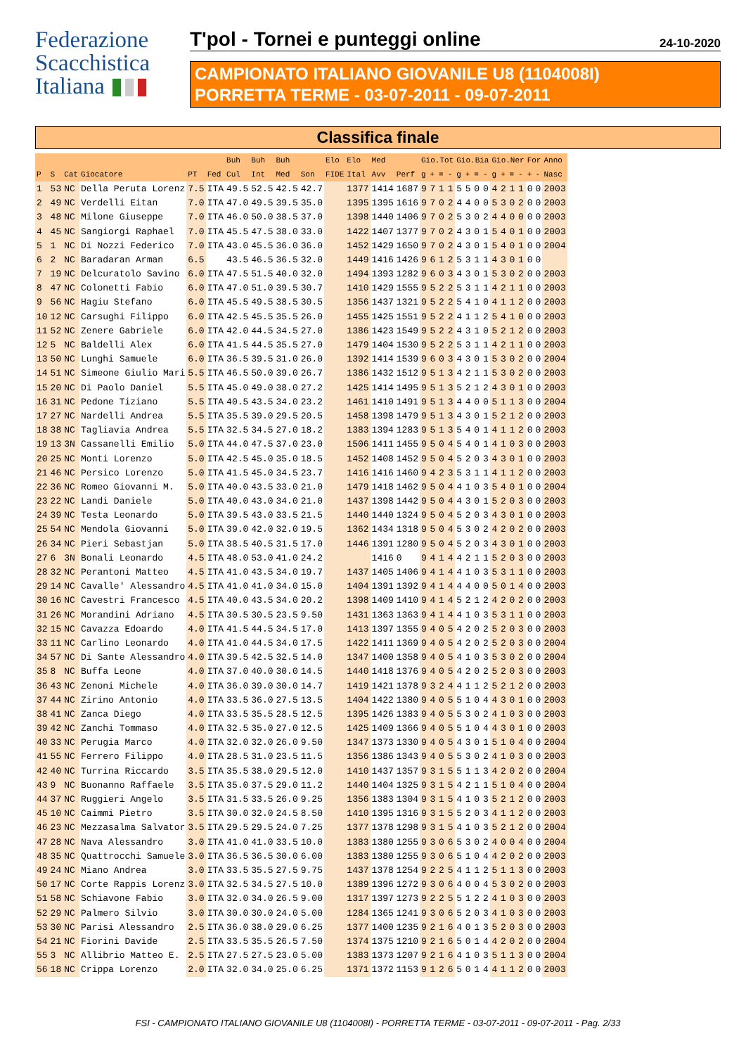Federazione
Scacchistica
Italiana ▮▮▮
T'pol - Tornei e punteggi online
24-10-2020
CAMPIONATO ITALIANO GIOVANILE U8 (1104008I)
PORRETTA TERME - 03-07-2011 - 09-07-2011
Classifica finale
| | | | | | | Buh | Buh | Buh | | Elo | Elo | Med | | Gio.Tot | | | | Gio.Bia | | | | Gio.Ner | | | | For | | Anno |
| --- | --- | --- | --- | --- | --- | --- | --- | --- | --- | --- | --- | --- | --- | --- | --- | --- | --- | --- | --- | --- | --- | --- | --- | --- | --- | --- | --- | --- |
| P | S | Cat | Giocatore | PT | Fed | Cul | Int | Med | Son | FIDE | Ital | Avv | Perf | g | + | = | - | g | + | = | - | g | + | = | - | + | - | Nasc |
| 1 | 53 | NC | Della Peruta Lorenz | 7.5 | ITA | 49.5 | 52.5 | 42.5 | 42.7 | | 1377 | 1414 | 1687 | 9 | 7 | 1 | 1 | 5 | 5 | 0 | 0 | 4 | 2 | 1 | 1 | 0 | 0 | 2003 |
| 2 | 49 | NC | Verdelli Eitan | 7.0 | ITA | 47.0 | 49.5 | 39.5 | 35.0 | | 1395 | 1395 | 1616 | 9 | 7 | 0 | 2 | 4 | 4 | 0 | 0 | 5 | 3 | 0 | 2 | 0 | 0 | 2003 |
| 3 | 48 | NC | Milone Giuseppe | 7.0 | ITA | 46.0 | 50.0 | 38.5 | 37.0 | | 1398 | 1440 | 1406 | 9 | 7 | 0 | 2 | 5 | 3 | 0 | 2 | 4 | 4 | 0 | 0 | 0 | 0 | 2003 |
| 4 | 45 | NC | Sangiorgi Raphael | 7.0 | ITA | 45.5 | 47.5 | 38.0 | 33.0 | | 1422 | 1407 | 1377 | 9 | 7 | 0 | 2 | 4 | 3 | 0 | 1 | 5 | 4 | 0 | 1 | 0 | 0 | 2003 |
| 5 | 1 | NC | Di Nozzi Federico | 7.0 | ITA | 43.0 | 45.5 | 36.0 | 36.0 | | 1452 | 1429 | 1650 | 9 | 7 | 0 | 2 | 4 | 3 | 0 | 1 | 5 | 4 | 0 | 1 | 0 | 0 | 2004 |
| 6 | 2 | NC | Baradaran Arman | 6.5 | | 43.5 | 46.5 | 36.5 | 32.0 | | 1449 | 1416 | 1426 | 9 | 6 | 1 | 2 | 5 | 3 | 1 | 1 | 4 | 3 | 0 | 1 | 0 | 0 | |
| 7 | 19 | NC | Delcuratolo Savino | 6.0 | ITA | 47.5 | 51.5 | 40.0 | 32.0 | | 1494 | 1393 | 1282 | 9 | 6 | 0 | 3 | 4 | 3 | 0 | 1 | 5 | 3 | 0 | 2 | 0 | 0 | 2003 |
| 8 | 47 | NC | Colonetti Fabio | 6.0 | ITA | 47.0 | 51.0 | 39.5 | 30.7 | | 1410 | 1429 | 1555 | 9 | 5 | 2 | 2 | 5 | 3 | 1 | 1 | 4 | 2 | 1 | 1 | 0 | 0 | 2003 |
| 9 | 56 | NC | Hagiu Stefano | 6.0 | ITA | 45.5 | 49.5 | 38.5 | 30.5 | | 1356 | 1437 | 1321 | 9 | 5 | 2 | 2 | 5 | 4 | 1 | 0 | 4 | 1 | 1 | 2 | 0 | 0 | 2003 |
| 10 | 12 | NC | Carsughi Filippo | 6.0 | ITA | 42.5 | 45.5 | 35.5 | 26.0 | | 1455 | 1425 | 1551 | 9 | 5 | 2 | 2 | 4 | 1 | 1 | 2 | 5 | 4 | 1 | 0 | 0 | 0 | 2003 |
| 11 | 52 | NC | Zenere Gabriele | 6.0 | ITA | 42.0 | 44.5 | 34.5 | 27.0 | | 1386 | 1423 | 1549 | 9 | 5 | 2 | 2 | 4 | 3 | 1 | 0 | 5 | 2 | 1 | 2 | 0 | 0 | 2003 |
| 12 | 5 | NC | Baldelli Alex | 6.0 | ITA | 41.5 | 44.5 | 35.5 | 27.0 | | 1479 | 1404 | 1530 | 9 | 5 | 2 | 2 | 5 | 3 | 1 | 1 | 4 | 2 | 1 | 1 | 0 | 0 | 2003 |
| 13 | 50 | NC | Lunghi Samuele | 6.0 | ITA | 36.5 | 39.5 | 31.0 | 26.0 | | 1392 | 1414 | 1539 | 9 | 6 | 0 | 3 | 4 | 3 | 0 | 1 | 5 | 3 | 0 | 2 | 0 | 0 | 2004 |
| 14 | 51 | NC | Simeone Giulio Mari | 5.5 | ITA | 46.5 | 50.0 | 39.0 | 26.7 | | 1386 | 1432 | 1512 | 9 | 5 | 1 | 3 | 4 | 2 | 1 | 1 | 5 | 3 | 0 | 2 | 0 | 0 | 2003 |
| 15 | 20 | NC | Di Paolo Daniel | 5.5 | ITA | 45.0 | 49.0 | 38.0 | 27.2 | | 1425 | 1414 | 1495 | 9 | 5 | 1 | 3 | 5 | 2 | 1 | 2 | 4 | 3 | 0 | 1 | 0 | 0 | 2003 |
| 16 | 31 | NC | Pedone Tiziano | 5.5 | ITA | 40.5 | 43.5 | 34.0 | 23.2 | | 1461 | 1410 | 1491 | 9 | 5 | 1 | 3 | 4 | 4 | 0 | 0 | 5 | 1 | 1 | 3 | 0 | 0 | 2004 |
| 17 | 27 | NC | Nardelli Andrea | 5.5 | ITA | 35.5 | 39.0 | 29.5 | 20.5 | | 1458 | 1398 | 1479 | 9 | 5 | 1 | 3 | 4 | 3 | 0 | 1 | 5 | 2 | 1 | 2 | 0 | 0 | 2003 |
| 18 | 38 | NC | Tagliavia Andrea | 5.5 | ITA | 32.5 | 34.5 | 27.0 | 18.2 | | 1383 | 1394 | 1283 | 9 | 5 | 1 | 3 | 5 | 4 | 0 | 1 | 4 | 1 | 1 | 2 | 0 | 0 | 2003 |
| 19 | 13 | 3N | Cassanelli Emilio | 5.0 | ITA | 44.0 | 47.5 | 37.0 | 23.0 | | 1506 | 1411 | 1455 | 9 | 5 | 0 | 4 | 5 | 4 | 0 | 1 | 4 | 1 | 0 | 3 | 0 | 0 | 2003 |
| 20 | 25 | NC | Monti Lorenzo | 5.0 | ITA | 42.5 | 45.0 | 35.0 | 18.5 | | 1452 | 1408 | 1452 | 9 | 5 | 0 | 4 | 5 | 2 | 0 | 3 | 4 | 3 | 0 | 1 | 0 | 0 | 2003 |
| 21 | 46 | NC | Persico Lorenzo | 5.0 | ITA | 41.5 | 45.0 | 34.5 | 23.7 | | 1416 | 1416 | 1460 | 9 | 4 | 2 | 3 | 5 | 3 | 1 | 1 | 4 | 1 | 1 | 2 | 0 | 0 | 2003 |
| 22 | 36 | NC | Romeo Giovanni M. | 5.0 | ITA | 40.0 | 43.5 | 33.0 | 21.0 | | 1479 | 1418 | 1462 | 9 | 5 | 0 | 4 | 4 | 1 | 0 | 3 | 5 | 4 | 0 | 1 | 0 | 0 | 2004 |
| 23 | 22 | NC | Landi Daniele | 5.0 | ITA | 40.0 | 43.0 | 34.0 | 21.0 | | 1437 | 1398 | 1442 | 9 | 5 | 0 | 4 | 4 | 3 | 0 | 1 | 5 | 2 | 0 | 3 | 0 | 0 | 2003 |
| 24 | 39 | NC | Testa Leonardo | 5.0 | ITA | 39.5 | 43.0 | 33.5 | 21.5 | | 1440 | 1440 | 1324 | 9 | 5 | 0 | 4 | 5 | 2 | 0 | 3 | 4 | 3 | 0 | 1 | 0 | 0 | 2003 |
| 25 | 54 | NC | Mendola Giovanni | 5.0 | ITA | 39.0 | 42.0 | 32.0 | 19.5 | | 1362 | 1434 | 1318 | 9 | 5 | 0 | 4 | 5 | 3 | 0 | 2 | 4 | 2 | 0 | 2 | 0 | 0 | 2003 |
| 26 | 34 | NC | Pieri Sebastjan | 5.0 | ITA | 38.5 | 40.5 | 31.5 | 17.0 | | 1446 | 1391 | 1280 | 9 | 5 | 0 | 4 | 5 | 2 | 0 | 3 | 4 | 3 | 0 | 1 | 0 | 0 | 2003 |
| 27 | 6 | 3N | Bonali Leonardo | 4.5 | ITA | 48.0 | 53.0 | 41.0 | 24.2 | | | 1416 | 0 | 9 | 4 | 1 | 4 | 4 | 2 | 1 | 1 | 5 | 2 | 0 | 3 | 0 | 0 | 2003 |
| 28 | 32 | NC | Perantoni Matteo | 4.5 | ITA | 41.0 | 43.5 | 34.0 | 19.7 | | 1437 | 1405 | 1406 | 9 | 4 | 1 | 4 | 4 | 1 | 0 | 3 | 5 | 3 | 1 | 1 | 0 | 0 | 2003 |
| 29 | 14 | NC | Cavalle' Alessandro | 4.5 | ITA | 41.0 | 41.0 | 34.0 | 15.0 | | 1404 | 1391 | 1392 | 9 | 4 | 1 | 4 | 4 | 4 | 0 | 0 | 5 | 0 | 1 | 4 | 0 | 0 | 2003 |
| 30 | 16 | NC | Cavestri Francesco | 4.5 | ITA | 40.0 | 43.5 | 34.0 | 20.2 | | 1398 | 1409 | 1410 | 9 | 4 | 1 | 4 | 5 | 2 | 1 | 2 | 4 | 2 | 0 | 2 | 0 | 0 | 2003 |
| 31 | 26 | NC | Morandini Adriano | 4.5 | ITA | 30.5 | 30.5 | 23.5 | 9.50 | | 1431 | 1363 | 1363 | 9 | 4 | 1 | 4 | 4 | 1 | 0 | 3 | 5 | 3 | 1 | 1 | 0 | 0 | 2003 |
| 32 | 15 | NC | Cavazza Edoardo | 4.0 | ITA | 41.5 | 44.5 | 34.5 | 17.0 | | 1413 | 1397 | 1355 | 9 | 4 | 0 | 5 | 4 | 2 | 0 | 2 | 5 | 2 | 0 | 3 | 0 | 0 | 2003 |
| 33 | 11 | NC | Carlino Leonardo | 4.0 | ITA | 41.0 | 44.5 | 34.0 | 17.5 | | 1422 | 1411 | 1369 | 9 | 4 | 0 | 5 | 4 | 2 | 0 | 2 | 5 | 2 | 0 | 3 | 0 | 0 | 2004 |
| 34 | 57 | NC | Di Sante Alessandro | 4.0 | ITA | 39.5 | 42.5 | 32.5 | 14.0 | | 1347 | 1400 | 1358 | 9 | 4 | 0 | 5 | 4 | 1 | 0 | 3 | 5 | 3 | 0 | 2 | 0 | 0 | 2004 |
| 35 | 8 | NC | Buffa Leone | 4.0 | ITA | 37.0 | 40.0 | 30.0 | 14.5 | | 1440 | 1418 | 1376 | 9 | 4 | 0 | 5 | 4 | 2 | 0 | 2 | 5 | 2 | 0 | 3 | 0 | 0 | 2003 |
| 36 | 43 | NC | Zenoni Michele | 4.0 | ITA | 36.0 | 39.0 | 30.0 | 14.7 | | 1419 | 1421 | 1378 | 9 | 3 | 2 | 4 | 4 | 1 | 1 | 2 | 5 | 2 | 1 | 2 | 0 | 0 | 2003 |
| 37 | 44 | NC | Zirino Antonio | 4.0 | ITA | 33.5 | 36.0 | 27.5 | 13.5 | | 1404 | 1422 | 1380 | 9 | 4 | 0 | 5 | 5 | 1 | 0 | 4 | 4 | 3 | 0 | 1 | 0 | 0 | 2003 |
| 38 | 41 | NC | Zanca Diego | 4.0 | ITA | 33.5 | 35.5 | 28.5 | 12.5 | | 1395 | 1426 | 1383 | 9 | 4 | 0 | 5 | 5 | 3 | 0 | 2 | 4 | 1 | 0 | 3 | 0 | 0 | 2003 |
| 39 | 42 | NC | Zanchi Tommaso | 4.0 | ITA | 32.5 | 35.0 | 27.0 | 12.5 | | 1425 | 1409 | 1366 | 9 | 4 | 0 | 5 | 5 | 1 | 0 | 4 | 4 | 3 | 0 | 1 | 0 | 0 | 2003 |
| 40 | 33 | NC | Perugia Marco | 4.0 | ITA | 32.0 | 32.0 | 26.0 | 9.50 | | 1347 | 1373 | 1330 | 9 | 4 | 0 | 5 | 4 | 3 | 0 | 1 | 5 | 1 | 0 | 4 | 0 | 0 | 2004 |
| 41 | 55 | NC | Ferrero Filippo | 4.0 | ITA | 28.5 | 31.0 | 23.5 | 11.5 | | 1356 | 1386 | 1343 | 9 | 4 | 0 | 5 | 5 | 3 | 0 | 2 | 4 | 1 | 0 | 3 | 0 | 0 | 2003 |
| 42 | 40 | NC | Turrina Riccardo | 3.5 | ITA | 35.5 | 38.0 | 29.5 | 12.0 | | 1410 | 1437 | 1357 | 9 | 3 | 1 | 5 | 5 | 1 | 1 | 3 | 4 | 2 | 0 | 2 | 0 | 0 | 2004 |
| 43 | 9 | NC | Buonanno Raffaele | 3.5 | ITA | 35.0 | 37.5 | 29.0 | 11.2 | | 1440 | 1404 | 1325 | 9 | 3 | 1 | 5 | 4 | 2 | 1 | 1 | 5 | 1 | 0 | 4 | 0 | 0 | 2004 |
| 44 | 37 | NC | Ruggieri Angelo | 3.5 | ITA | 31.5 | 33.5 | 26.0 | 9.25 | | 1356 | 1383 | 1304 | 9 | 3 | 1 | 5 | 4 | 1 | 0 | 3 | 5 | 2 | 1 | 2 | 0 | 0 | 2003 |
| 45 | 10 | NC | Caimmi Pietro | 3.5 | ITA | 30.0 | 32.0 | 24.5 | 8.50 | | 1410 | 1395 | 1316 | 9 | 3 | 1 | 5 | 5 | 2 | 0 | 3 | 4 | 1 | 1 | 2 | 0 | 0 | 2003 |
| 46 | 23 | NC | Mezzasalma Salvator | 3.5 | ITA | 29.5 | 29.5 | 24.0 | 7.25 | | 1377 | 1378 | 1298 | 9 | 3 | 1 | 5 | 4 | 1 | 0 | 3 | 5 | 2 | 1 | 2 | 0 | 0 | 2004 |
| 47 | 28 | NC | Nava Alessandro | 3.0 | ITA | 41.0 | 41.0 | 33.5 | 10.0 | | 1383 | 1380 | 1255 | 9 | 3 | 0 | 6 | 5 | 3 | 0 | 2 | 4 | 0 | 0 | 4 | 0 | 0 | 2004 |
| 48 | 35 | NC | Quattrocchi Samuele | 3.0 | ITA | 36.5 | 36.5 | 30.0 | 6.00 | | 1383 | 1380 | 1255 | 9 | 3 | 0 | 6 | 5 | 1 | 0 | 4 | 4 | 2 | 0 | 2 | 0 | 0 | 2003 |
| 49 | 24 | NC | Miano Andrea | 3.0 | ITA | 33.5 | 35.5 | 27.5 | 9.75 | | 1437 | 1378 | 1254 | 9 | 2 | 2 | 5 | 4 | 1 | 1 | 2 | 5 | 1 | 1 | 3 | 0 | 0 | 2003 |
| 50 | 17 | NC | Corte Rappis Lorenz | 3.0 | ITA | 32.5 | 34.5 | 27.5 | 10.0 | | 1389 | 1396 | 1272 | 9 | 3 | 0 | 6 | 4 | 0 | 0 | 4 | 5 | 3 | 0 | 2 | 0 | 0 | 2003 |
| 51 | 58 | NC | Schiavone Fabio | 3.0 | ITA | 32.0 | 34.0 | 26.5 | 9.00 | | 1317 | 1397 | 1273 | 9 | 2 | 2 | 5 | 5 | 1 | 2 | 2 | 4 | 1 | 0 | 3 | 0 | 0 | 2003 |
| 52 | 29 | NC | Palmero Silvio | 3.0 | ITA | 30.0 | 30.0 | 24.0 | 5.00 | | 1284 | 1365 | 1241 | 9 | 3 | 0 | 6 | 5 | 2 | 0 | 3 | 4 | 1 | 0 | 3 | 0 | 0 | 2003 |
| 53 | 30 | NC | Parisi Alessandro | 2.5 | ITA | 36.0 | 38.0 | 29.0 | 6.25 | | 1377 | 1400 | 1235 | 9 | 2 | 1 | 6 | 4 | 0 | 1 | 3 | 5 | 2 | 0 | 3 | 0 | 0 | 2003 |
| 54 | 21 | NC | Fiorini Davide | 2.5 | ITA | 33.5 | 35.5 | 26.5 | 7.50 | | 1374 | 1375 | 1210 | 9 | 2 | 1 | 6 | 5 | 0 | 1 | 4 | 4 | 2 | 0 | 2 | 0 | 0 | 2004 |
| 55 | 3 | NC | Allibrio Matteo E. | 2.5 | ITA | 27.5 | 27.5 | 23.0 | 5.00 | | 1383 | 1373 | 1207 | 9 | 2 | 1 | 6 | 4 | 1 | 0 | 3 | 5 | 1 | 1 | 3 | 0 | 0 | 2004 |
| 56 | 18 | NC | Crippa Lorenzo | 2.0 | ITA | 32.0 | 34.0 | 25.0 | 6.25 | | 1371 | 1372 | 1153 | 9 | 1 | 2 | 6 | 5 | 0 | 1 | 4 | 4 | 1 | 1 | 2 | 0 | 0 | 2003 |
FSI - CAMPIONATO ITALIANO GIOVANILE U8 (1104008I) - PORRETTA TERME - 03-07-2011 - 09-07-2011 - Pag. 2/33